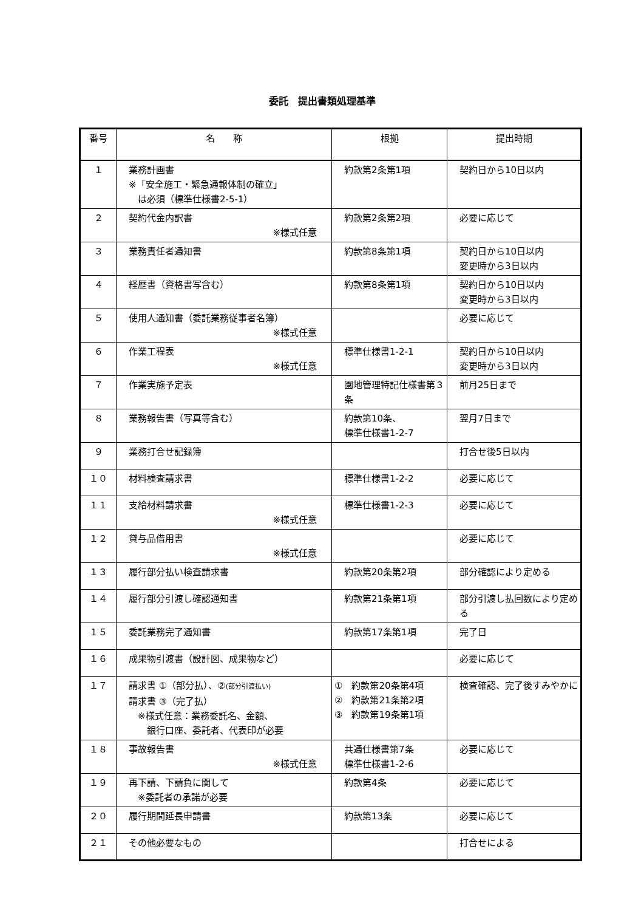委託　提出書類処理基準
| 番号 | 名 称 | 根拠 | 提出時期 |
| --- | --- | --- | --- |
| １ | 業務計画書 ※「安全施工・緊急通報体制の確立」 は必須（標準仕様書2-5-1） | 約款第2条第1項 | 契約日から10日以内 |
| ２ | 契約代金内訳書 ※様式任意 | 約款第2条第2項 | 必要に応じて |
| ３ | 業務責任者通知書 | 約款第8条第1項 | 契約日から10日以内 変更時から3日以内 |
| ４ | 経歴書（資格書写含む） | 約款第8条第1項 | 契約日から10日以内 変更時から3日以内 |
| ５ | 使用人通知書（委託業務従事者名簿） ※様式任意 | | 必要に応じて |
| ６ | 作業工程表 ※様式任意 | 標準仕様書1-2-1 | 契約日から10日以内 変更時から3日以内 |
| ７ | 作業実施予定表 | 園地管理特記仕様書第３条 | 前月25日まで |
| ８ | 業務報告書（写真等含む） | 約款第10条、 標準仕様書1-2-7 | 翌月7日まで |
| ９ | 業務打合せ記録簿 | | 打合せ後5日以内 |
| １０ | 材料検査請求書 | 標準仕様書1-2-2 | 必要に応じて |
| １１ | 支給材料請求書 ※様式任意 | 標準仕様書1-2-3 | 必要に応じて |
| １２ | 貸与品借用書 ※様式任意 | | 必要に応じて |
| １３ | 履行部分払い検査請求書 | 約款第20条第2項 | 部分確認により定める |
| １４ | 履行部分引渡し確認通知書 | 約款第21条第1項 | 部分引渡し払回数により定める |
| １５ | 委託業務完了通知書 | 約款第17条第1項 | 完了日 |
| １６ | 成果物引渡書（設計図、成果物など） | | 必要に応じて |
| １７ | 請求書 ①（部分払）、② (部分引渡払い) 請求書 ③（完了払） ※様式任意：業務委託名、金額、 銀行口座、委託者、代表印が必要 | ① 約款第20条第4項 ② 約款第21条第2項 ③ 約款第19条第1項 | 検査確認、完了後すみやかに |
| １８ | 事故報告書 ※様式任意 | 共通仕様書第7条 標準仕様書1-2-6 | 必要に応じて |
| １９ | 再下請、下請負に関して ※委託者の承諾が必要 | 約款第4条 | 必要に応じて |
| ２０ | 履行期間延長申請書 | 約款第13条 | 必要に応じて |
| ２１ | その他必要なもの | | 打合せによる |